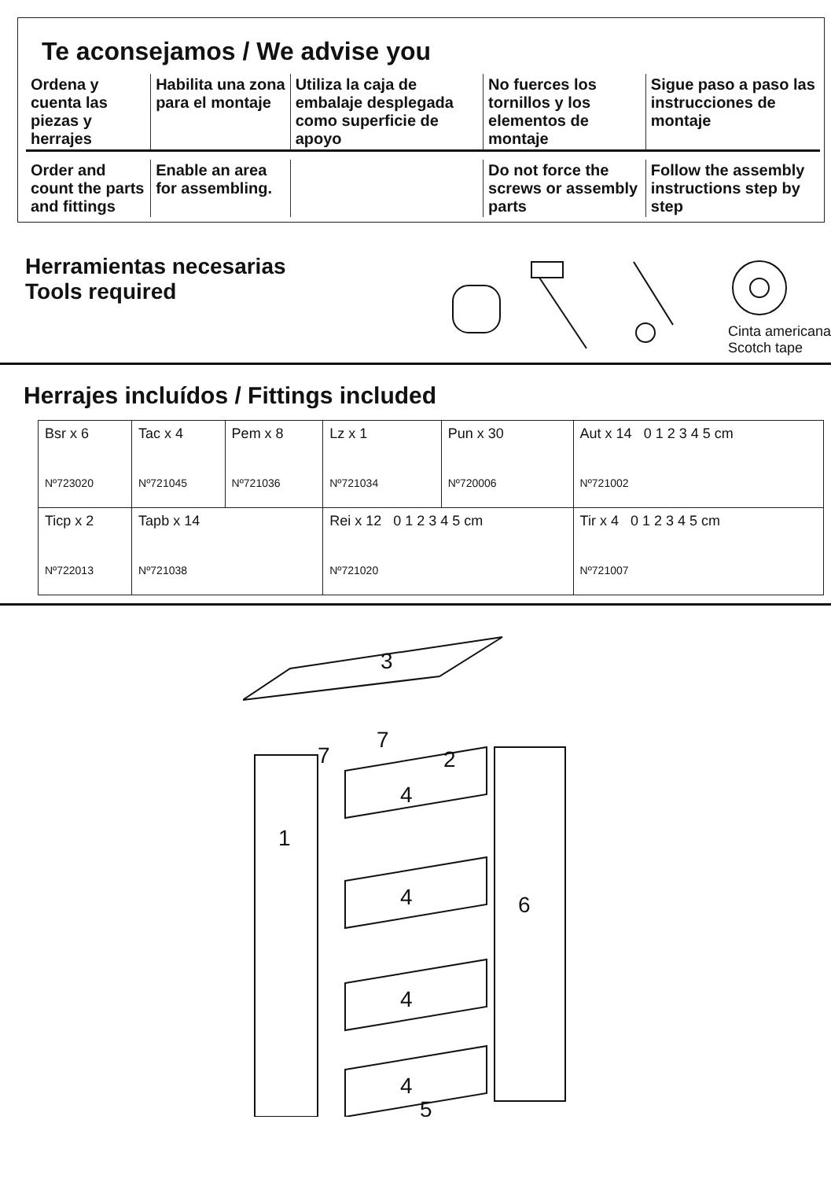Te aconsejamos / We advise you
| Ordena y cuenta las piezas y herrajes | Habilita una zona para el montaje | Utiliza la caja de embalaje desplegada como superficie de apoyo | No fuerces los tornillos y los elementos de montaje | Sigue paso a paso las instrucciones de montaje |
| Order and count the parts and fittings | Enable an area for assembling. | | Do not force the screws or assembly parts | Follow the assembly instructions step by step |
Herramientas necesarias
Tools required
Cinta americana
Scotch tape
Herrajes incluídos / Fittings included
| Bsr x 6 Nº723020 | Tac x 4 Nº721045 | Pem x 8 Nº721036 | Lz x 1 Nº721034 | Pun x 30 Nº720006 | Aut x 14 0 1 2 3 4 5 cm Nº721002 |
| Ticp x 2 Nº722013 | Tapb x 14 Nº721038 | | Rei x 12 0 1 2 3 4 5 cm Nº721020 | | Tir x 4 0 1 2 3 4 5 cm Nº721007 |
3
7
7
2
4
1
4
6
4
4
5